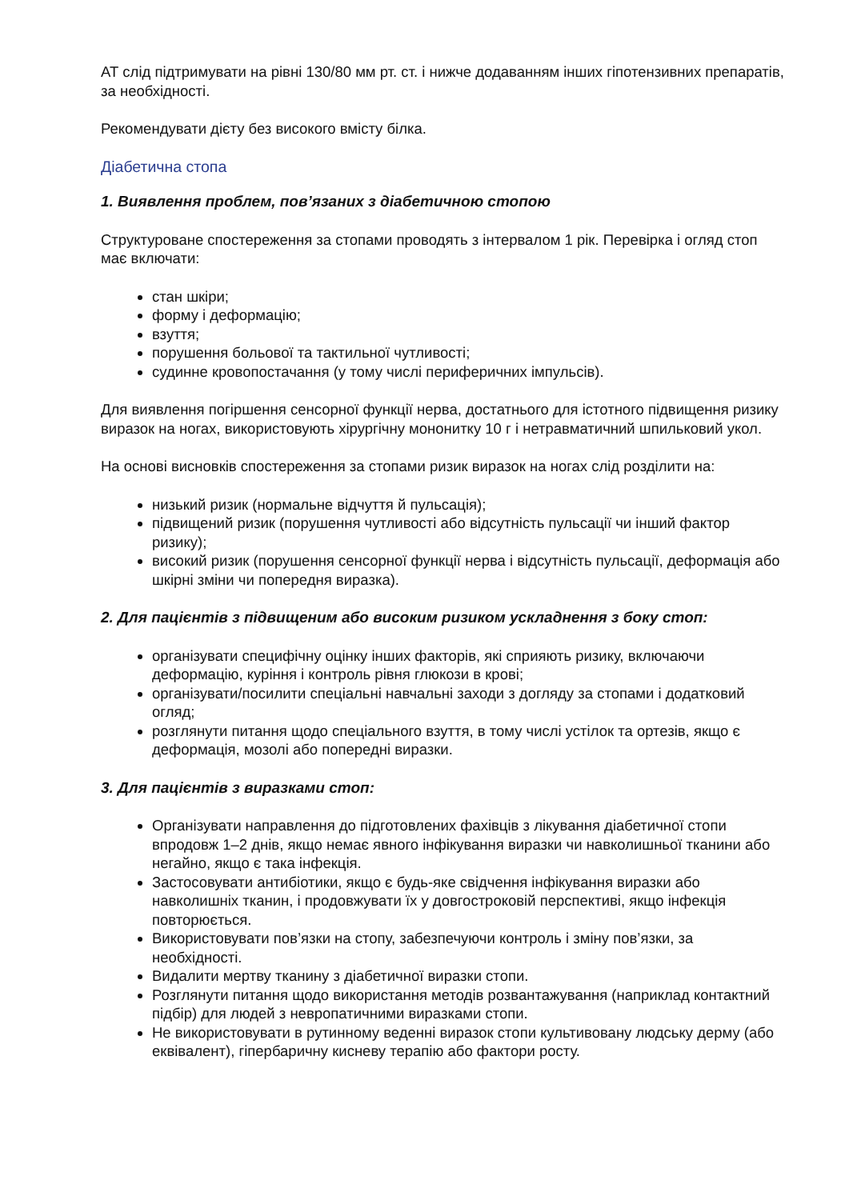АТ слід підтримувати на рівні 130/80 мм рт. ст. і нижче додаванням інших гіпотензивних препаратів, за необхідності.
Рекомендувати дієту без високого вмісту білка.
Діабетична стопа
1. Виявлення проблем, пов’язаних з діабетичною стопою
Структуроване спостереження за стопами проводять з інтервалом 1 рік. Перевірка і огляд стоп має включати:
стан шкіри;
форму і деформацію;
взуття;
порушення больової та тактильної чутливості;
судинне кровопостачання (у тому числі периферичних імпульсів).
Для виявлення погіршення сенсорної функції нерва, достатнього для істотного підвищення ризику виразок на ногах, використовують хірургічну мононитку 10 г і нетравматичний шпильковий укол.
На основі висновків спостереження за стопами ризик виразок на ногах слід розділити на:
низький ризик (нормальне відчуття й пульсація);
підвищений ризик (порушення чутливості або відсутність пульсації чи інший фактор ризику);
високий ризик (порушення сенсорної функції нерва і відсутність пульсації, деформація або шкірні зміни чи попередня виразка).
2. Для пацієнтів з підвищеним або високим ризиком ускладнення з боку стоп:
організувати специфічну оцінку інших факторів, які сприяють ризику, включаючи деформацію, куріння і контроль рівня глюкози в крові;
організувати/посилити спеціальні навчальні заходи з догляду за стопами і додатковий огляд;
розглянути питання щодо спеціального взуття, в тому числі устілок та ортезів, якщо є деформація, мозолі або попередні виразки.
3. Для пацієнтів з виразками стоп:
Організувати направлення до підготовлених фахівців з лікування діабетичної стопи впродовж 1–2 днів, якщо немає явного інфікування виразки чи навколишньої тканини або негайно, якщо є така інфекція.
Застосовувати антибіотики, якщо є будь-яке свідчення інфікування виразки або навколишніх тканин, і продовжувати їх у довгостроковій перспективі, якщо інфекція повторюється.
Використовувати пов’язки на стопу, забезпечуючи контроль і зміну пов’язки, за необхідності.
Видалити мертву тканину з діабетичної виразки стопи.
Розглянути питання щодо використання методів розвантажування (наприклад контактний підбір) для людей з невропатичними виразками стопи.
Не використовувати в рутинному веденні виразок стопи культивовану людську дерму (або еквівалент), гіпербаричну кисневу терапію або фактори росту.